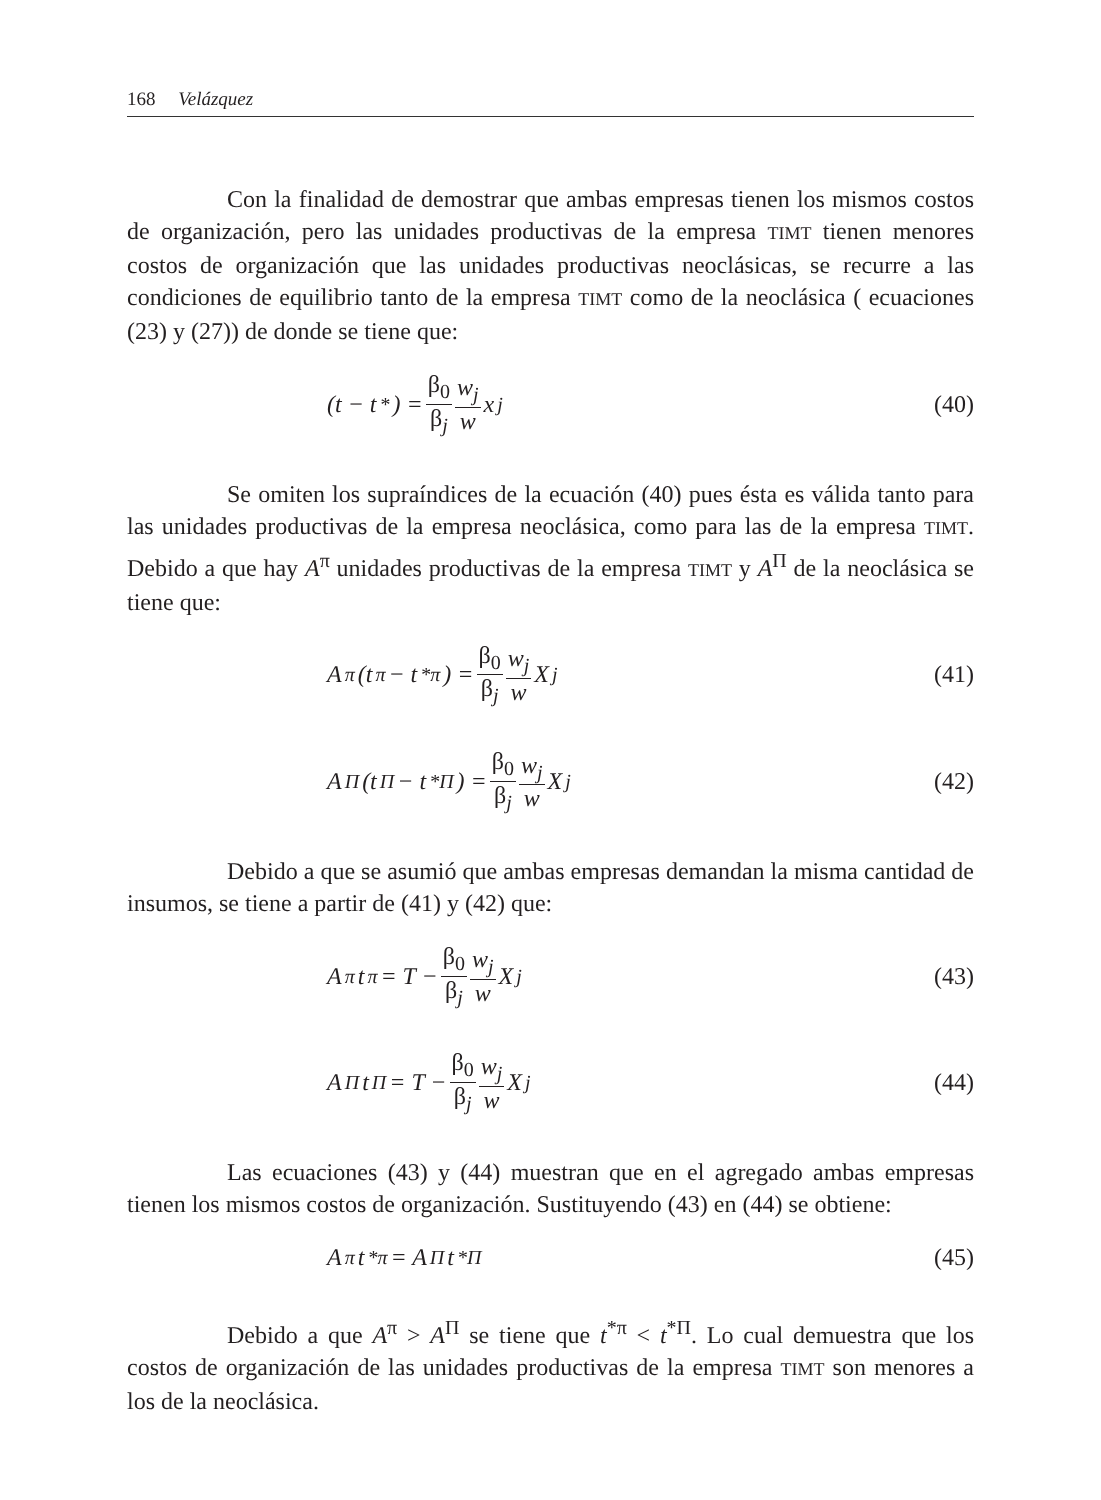168 Velázquez
Con la finalidad de demostrar que ambas empresas tienen los mismos costos de organización, pero las unidades productivas de la empresa TIMT tienen menores costos de organización que las unidades productivas neoclásicas, se recurre a las condiciones de equilibrio tanto de la empresa TIMT como de la neoclásica ( ecuaciones (23) y (27)) de donde se tiene que:
(t − t<sup>*</sup>) = β<sub>0</sub> β<sub>j</sub> w<sub>j</sub> w x<sub>j</sub> (40)
Se omiten los supraíndices de la ecuación (40) pues ésta es válida tanto para las unidades productivas de la empresa neoclásica, como para las de la empresa TIMT. Debido a que hay A<sup>π</sup> unidades productivas de la empresa TIMT y A<sup>Π</sup> de la neoclásica se tiene que:
A<sup>π</sup>(t<sup>π</sup> − t<sup>*π</sup>) = β<sub>0</sub> β<sub>j</sub> w<sub>j</sub> w X<sub>j</sub> (41)
A<sup>Π</sup>(t<sup>Π</sup> − t<sup>*Π</sup>) = β<sub>0</sub> β<sub>j</sub> w<sub>j</sub> w X<sub>j</sub> (42)
Debido a que se asumió que ambas empresas demandan la misma cantidad de insumos, se tiene a partir de (41) y (42) que:
A<sup>π</sup>t<sup>π</sup> = T − β<sub>0</sub> β<sub>j</sub> w<sub>j</sub> w X<sub>j</sub> (43)
A<sup>Π</sup>t<sup>Π</sup> = T − β<sub>0</sub> β<sub>j</sub> w<sub>j</sub> w X<sub>j</sub> (44)
Las ecuaciones (43) y (44) muestran que en el agregado ambas empresas tienen los mismos costos de organización. Sustituyendo (43) en (44) se obtiene:
A<sup>π</sup>t<sup>*π</sup> = A<sup>Π</sup>t<sup>*Π</sup> (45)
Debido a que A<sup>π</sup> > A<sup>Π</sup> se tiene que t<sup>*π</sup> < t<sup>*Π</sup>. Lo cual demuestra que los costos de organización de las unidades productivas de la empresa TIMT son menores a los de la neoclásica.